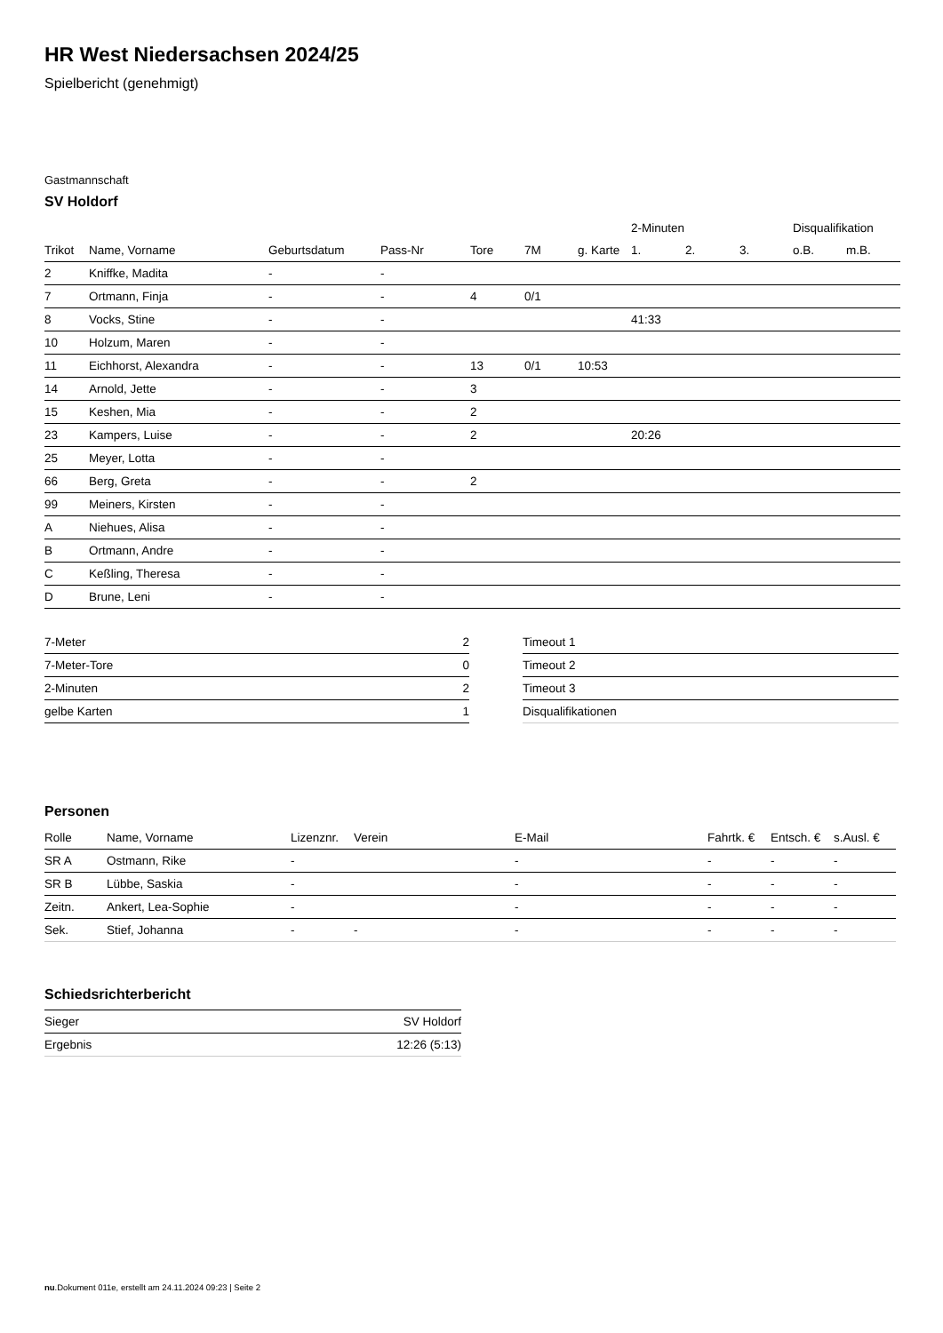HR West Niedersachsen 2024/25
Spielbericht (genehmigt)
Gastmannschaft
SV Holdorf
| | | | | | | | 2-Minuten | | | Disqualifikation | |
| --- | --- | --- | --- | --- | --- | --- | --- | --- | --- | --- | --- |
| Trikot | Name, Vorname | Geburtsdatum | Pass-Nr | Tore | 7M | g. Karte | 1. | 2. | 3. | o.B. | m.B. |
| 2 | Kniffke, Madita | - | - | | | | | | | | |
| 7 | Ortmann, Finja | - | - | 4 | 0/1 | | | | | | |
| 8 | Vocks, Stine | - | - | | | | 41:33 | | | | |
| 10 | Holzum, Maren | - | - | | | | | | | | |
| 11 | Eichhorst, Alexandra | - | - | 13 | 0/1 | 10:53 | | | | | |
| 14 | Arnold, Jette | - | - | 3 | | | | | | | |
| 15 | Keshen, Mia | - | - | 2 | | | | | | | |
| 23 | Kampers, Luise | - | - | 2 | | | 20:26 | | | | |
| 25 | Meyer, Lotta | - | - | | | | | | | | |
| 66 | Berg, Greta | - | - | 2 | | | | | | | |
| 99 | Meiners, Kirsten | - | - | | | | | | | | |
| A | Niehues, Alisa | - | - | | | | | | | | |
| B | Ortmann, Andre | - | - | | | | | | | | |
| C | Keßling, Theresa | - | - | | | | | | | | |
| D | Brune, Leni | - | - | | | | | | | | |
| 7-Meter | 2 |
| 7-Meter-Tore | 0 |
| 2-Minuten | 2 |
| gelbe Karten | 1 |
| Timeout 1 |
| Timeout 2 |
| Timeout 3 |
| Disqualifikationen |
Personen
| Rolle | Name, Vorname | Lizenznr. | Verein | E-Mail | Fahrtk. € | Entsch. € | s.Ausl. € |
| --- | --- | --- | --- | --- | --- | --- | --- |
| SR A | Ostmann, Rike | - | | - | - | - | - |
| SR B | Lübbe, Saskia | - | | - | - | - | - |
| Zeitn. | Ankert, Lea-Sophie | - | | - | - | - | - |
| Sek. | Stief, Johanna | - | - | - | - | - | - |
Schiedsrichterbericht
| Sieger | SV Holdorf |
| Ergebnis | 12:26 (5:13) |
nu.Dokument 011e, erstellt am 24.11.2024 09:23 | Seite 2